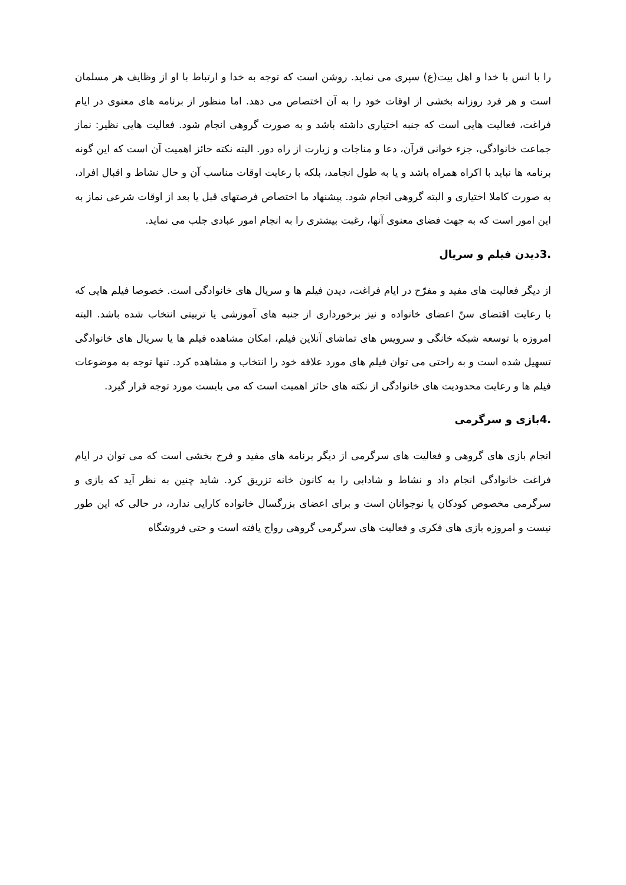را با انس با خدا و اهل بیت(ع) سپری می نماید. روشن است که توجه به خدا و ارتباط با او از وظایف هر مسلمان است و هر فرد روزانه بخشی از اوقات خود را به آن اختصاص می دهد. اما منظور از برنامه های معنوی در ایام فراغت، فعالیت هایی است که جنبه اختیاری داشته باشد و به صورت گروهی انجام شود. فعالیت هایی نظیر: نماز جماعت خانوادگی، جزء خوانی قرآن، دعا و مناجات و زیارت از راه دور. البته نکته حائز اهمیت آن است که این گونه برنامه ها نباید با اکراه همراه باشد و یا به طول انجامد، بلکه با رعایت اوقات مناسب آن و حال نشاط و اقبال افراد، به صورت کاملا اختیاری و البته گروهی انجام شود. پیشنهاد ما اختصاص فرصتهای قبل یا بعد از اوقات شرعی نماز به این امور است که به جهت فضای معنوی آنها، رغبت بیشتری را به انجام امور عبادی جلب می نماید.
.3دیدن فیلم و سریال
از دیگر فعالیت های مفید و مفرّح در ایام فراغت، دیدن فیلم ها و سریال های خانوادگی است. خصوصا فیلم هایی که با رعایت اقتضای سنّ اعضای خانواده و نیز برخورداری از جنبه های آموزشی یا تربیتی انتخاب شده باشد. البته امروزه با توسعه شبکه خانگی و سرویس های تماشای آنلاین فیلم، امکان مشاهده فیلم ها یا سریال های خانوادگی تسهیل شده است و به راحتی می توان فیلم های مورد علاقه خود را انتخاب و مشاهده کرد. تنها توجه به موضوعات فیلم ها و رعایت محدودیت های خانوادگی از نکته های حائز اهمیت است که می بایست مورد توجه قرار گیرد.
.4بازی و سرگرمی
انجام بازی های گروهی و فعالیت های سرگرمی از دیگر برنامه های مفید و فرح بخشی است که می توان در ایام فراغت خانوادگی انجام داد و نشاط و شادابی را به کانون خانه تزریق کرد. شاید چنین به نظر آید که بازی و سرگرمی مخصوص کودکان یا نوجوانان است و برای اعضای بزرگسال خانواده کارایی ندارد، در حالی که این طور نیست و امروزه بازی های فکری و فعالیت های سرگرمی گروهی رواج یافته است و حتی فروشگاه